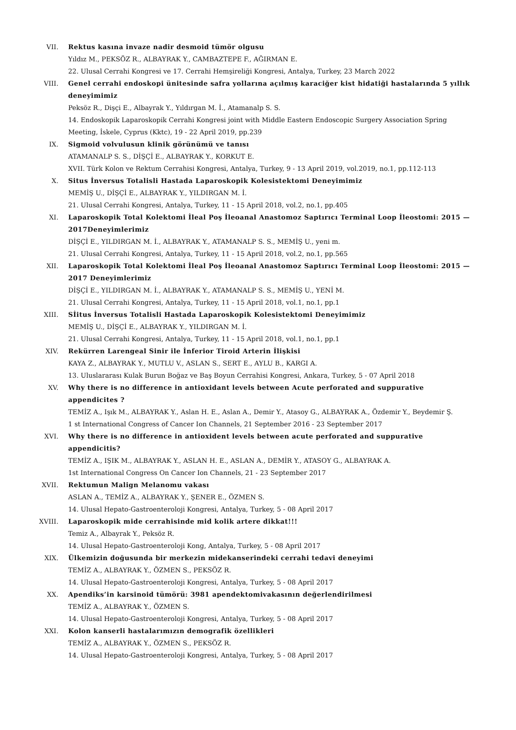VII. Rektus kasına invaze nadir desmoid tümör olgusu
Yıldız M., PEKSÖZ R., ALBAYRAK Y., CAMBAZTEPE F., AĞIRMAN E.
22. Ulusal Cerrahi Kongresi ve 17. Cerrahi Hemşireliği Kongresi, Antalya, Turkey, 23 March 2022
VIII. Genel cerrahi endoskopi ünitesinde safra yollarına açılmış karaciğer kist hidatiği hastalarında 5 yıllık deneyimimiz
Peksöz R., Dişçi E., Albayrak Y., Yıldırgan M. İ., Atamanalp S. S.
14. Endoskopik Laparoskopik Cerrahi Kongresi joint with Middle Eastern Endoscopic Surgery Association Spring Meeting, İskele, Cyprus (Kktc), 19 - 22 April 2019, pp.239
IX. Sigmoid volvulusun klinik görünümü ve tanısı
ATAMANALP S. S., DİŞÇİ E., ALBAYRAK Y., KORKUT E.
XVII. Türk Kolon ve Rektum Cerrahisi Kongresi, Antalya, Turkey, 9 - 13 April 2019, vol.2019, no.1, pp.112-113
X. Situs İnversus Totalisli Hastada Laparoskopik Kolesistektomi Deneyimimiz
MEMİŞ U., DİŞÇİ E., ALBAYRAK Y., YILDIRGAN M. İ.
21. Ulusal Cerrahi Kongresi, Antalya, Turkey, 11 - 15 April 2018, vol.2, no.1, pp.405
XI. Laparoskopik Total Kolektomi İleal Poş İleoanal Anastomoz Saptırıcı Terminal Loop İleostomi: 2015 —2017Deneyimlerimiz
DİŞÇİ E., YILDIRGAN M. İ., ALBAYRAK Y., ATAMANALP S. S., MEMİŞ U., yeni m.
21. Ulusal Cerrahi Kongresi, Antalya, Turkey, 11 - 15 April 2018, vol.2, no.1, pp.565
XII. Laparoskopik Total Kolektomi İleal Poş İleoanal Anastomoz Saptırıcı Terminal Loop İleostomi: 2015 —2017 Deneyimlerimiz
DİŞÇİ E., YILDIRGAN M. İ., ALBAYRAK Y., ATAMANALP S. S., MEMİŞ U., YENİ M.
21. Ulusal Cerrahi Kongresi, Antalya, Turkey, 11 - 15 April 2018, vol.1, no.1, pp.1
XIII. Sİitus İnversus Totalisli Hastada Laparoskopik Kolesistektomi Deneyimimiz
MEMİŞ U., DİŞÇİ E., ALBAYRAK Y., YILDIRGAN M. İ.
21. Ulusal Cerrahi Kongresi, Antalya, Turkey, 11 - 15 April 2018, vol.1, no.1, pp.1
XIV. Rekürren Larengeal Sinir ile İnferior Tiroid Arterin İlişkisi
KAYA Z., ALBAYRAK Y., MUTLU V., ASLAN S., SERT E., AYLU B., KARGI A.
13. Uluslararası Kulak Burun Boğaz ve Baş Boyun Cerrahisi Kongresi, Ankara, Turkey, 5 - 07 April 2018
XV. Why there is no difference in antioxidant levels between Acute perforated and suppurative appendicites ?
TEMİZ A., Işık M., ALBAYRAK Y., Aslan H. E., Aslan A., Demir Y., Atasoy G., ALBAYRAK A., Özdemir Y., Beydemir Ş.
1 st International Congress of Cancer Ion Channels, 21 September 2016 - 23 September 2017
XVI. Why there is no difference in antioxident levels between acute perforated and suppurative appendicitis?
TEMİZ A., IŞIK M., ALBAYRAK Y., ASLAN H. E., ASLAN A., DEMİR Y., ATASOY G., ALBAYRAK A.
1st International Congress On Cancer Ion Channels, 21 - 23 September 2017
XVII. Rektumun Malign Melanomu vakası
ASLAN A., TEMİZ A., ALBAYRAK Y., ŞENER E., ÖZMEN S.
14. Ulusal Hepato-Gastroenteroloji Kongresi, Antalya, Turkey, 5 - 08 April 2017
XVIII. Laparoskopik mide cerrahisinde mid kolik artere dikkat!!!
Temiz A., Albayrak Y., Peksöz R.
14. Ulusal Hepato-Gastroenteroloji Kong, Antalya, Turkey, 5 - 08 April 2017
XIX. Ülkemizin doğusunda bir merkezin midekanserindeki cerrahi tedavi deneyimi
TEMİZ A., ALBAYRAK Y., ÖZMEN S., PEKSÖZ R.
14. Ulusal Hepato-Gastroenteroloji Kongresi, Antalya, Turkey, 5 - 08 April 2017
XX. Apendiks’in karsinoid tümörü: 3981 apendektomivakasının değerlendirilmesi
TEMİZ A., ALBAYRAK Y., ÖZMEN S.
14. Ulusal Hepato-Gastroenteroloji Kongresi, Antalya, Turkey, 5 - 08 April 2017
XXI. Kolon kanserli hastalarımızın demografik özellikleri
TEMİZ A., ALBAYRAK Y., ÖZMEN S., PEKSÖZ R.
14. Ulusal Hepato-Gastroenteroloji Kongresi, Antalya, Turkey, 5 - 08 April 2017